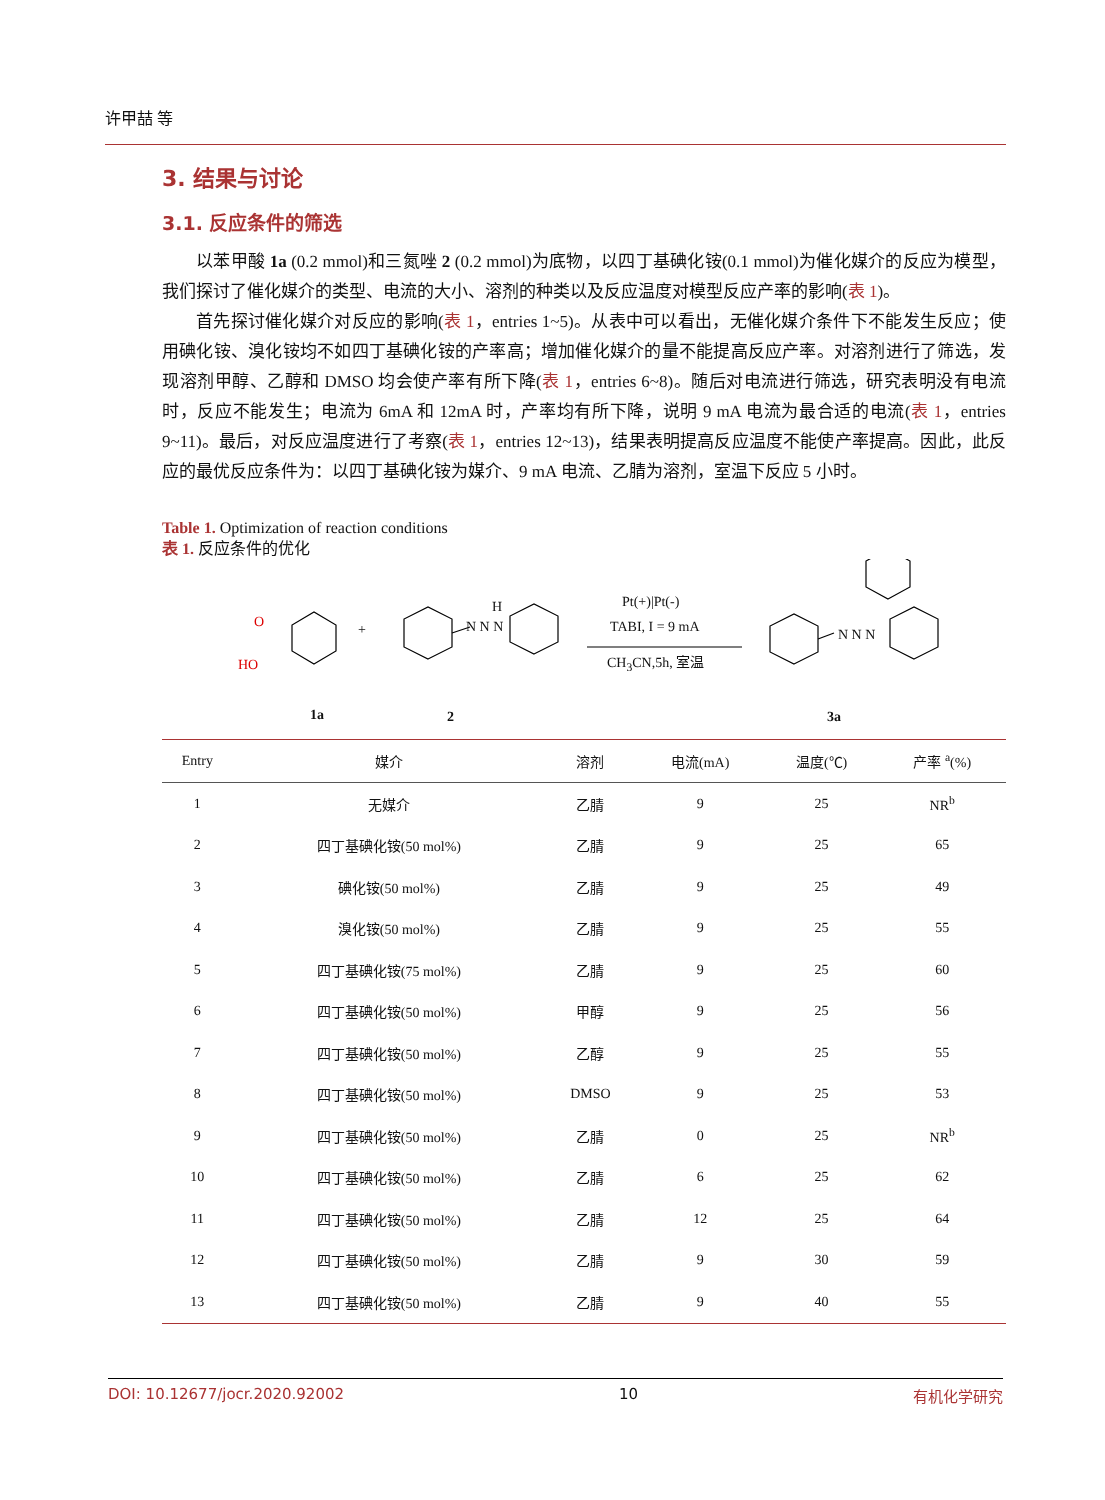许甲喆 等
3. 结果与讨论
3.1. 反应条件的筛选
以苯甲酸 1a (0.2 mmol)和三氮唑 2 (0.2 mmol)为底物，以四丁基碘化铵(0.1 mmol)为催化媒介的反应为模型，我们探讨了催化媒介的类型、电流的大小、溶剂的种类以及反应温度对模型反应产率的影响(表 1)。
首先探讨催化媒介对反应的影响(表 1，entries 1~5)。从表中可以看出，无催化媒介条件下不能发生反应；使用碘化铵、溴化铵均不如四丁基碘化铵的产率高；增加催化媒介的量不能提高反应产率。对溶剂进行了筛选，发现溶剂甲醇、乙醇和 DMSO 均会使产率有所下降(表 1，entries 6~8)。随后对电流进行筛选，研究表明没有电流时，反应不能发生；电流为 6mA 和 12mA 时，产率均有所下降，说明 9 mA 电流为最合适的电流(表 1，entries 9~11)。最后，对反应温度进行了考察(表 1，entries 12~13)，结果表明提高反应温度不能使产率提高。因此，此反应的最优反应条件为：以四丁基碘化铵为媒介、9 mA 电流、乙腈为溶剂，室温下反应 5 小时。
Table 1. Optimization of reaction conditions
表 1. 反应条件的优化
O
HO
+ N N N
H Pt(+)|Pt(-)
TABI, I = 9 mA
CH<sub>3</sub>CN,5h, 室温
N N N
1a 2 3a
| Entry | 媒介 | 溶剂 | 电流(mA) | 温度(℃) | 产率 <sup>a</sup>(%) |
| --- | --- | --- | --- | --- | --- |
| 1 | 无媒介 | 乙腈 | 9 | 25 | NR<sup>b</sup> |
| 2 | 四丁基碘化铵(50 mol%) | 乙腈 | 9 | 25 | 65 |
| 3 | 碘化铵(50 mol%) | 乙腈 | 9 | 25 | 49 |
| 4 | 溴化铵(50 mol%) | 乙腈 | 9 | 25 | 55 |
| 5 | 四丁基碘化铵(75 mol%) | 乙腈 | 9 | 25 | 60 |
| 6 | 四丁基碘化铵(50 mol%) | 甲醇 | 9 | 25 | 56 |
| 7 | 四丁基碘化铵(50 mol%) | 乙醇 | 9 | 25 | 55 |
| 8 | 四丁基碘化铵(50 mol%) | DMSO | 9 | 25 | 53 |
| 9 | 四丁基碘化铵(50 mol%) | 乙腈 | 0 | 25 | NR<sup>b</sup> |
| 10 | 四丁基碘化铵(50 mol%) | 乙腈 | 6 | 25 | 62 |
| 11 | 四丁基碘化铵(50 mol%) | 乙腈 | 12 | 25 | 64 |
| 12 | 四丁基碘化铵(50 mol%) | 乙腈 | 9 | 30 | 59 |
| 13 | 四丁基碘化铵(50 mol%) | 乙腈 | 9 | 40 | 55 |
DOI: 10.12677/jocr.2020.92002 10 有机化学研究